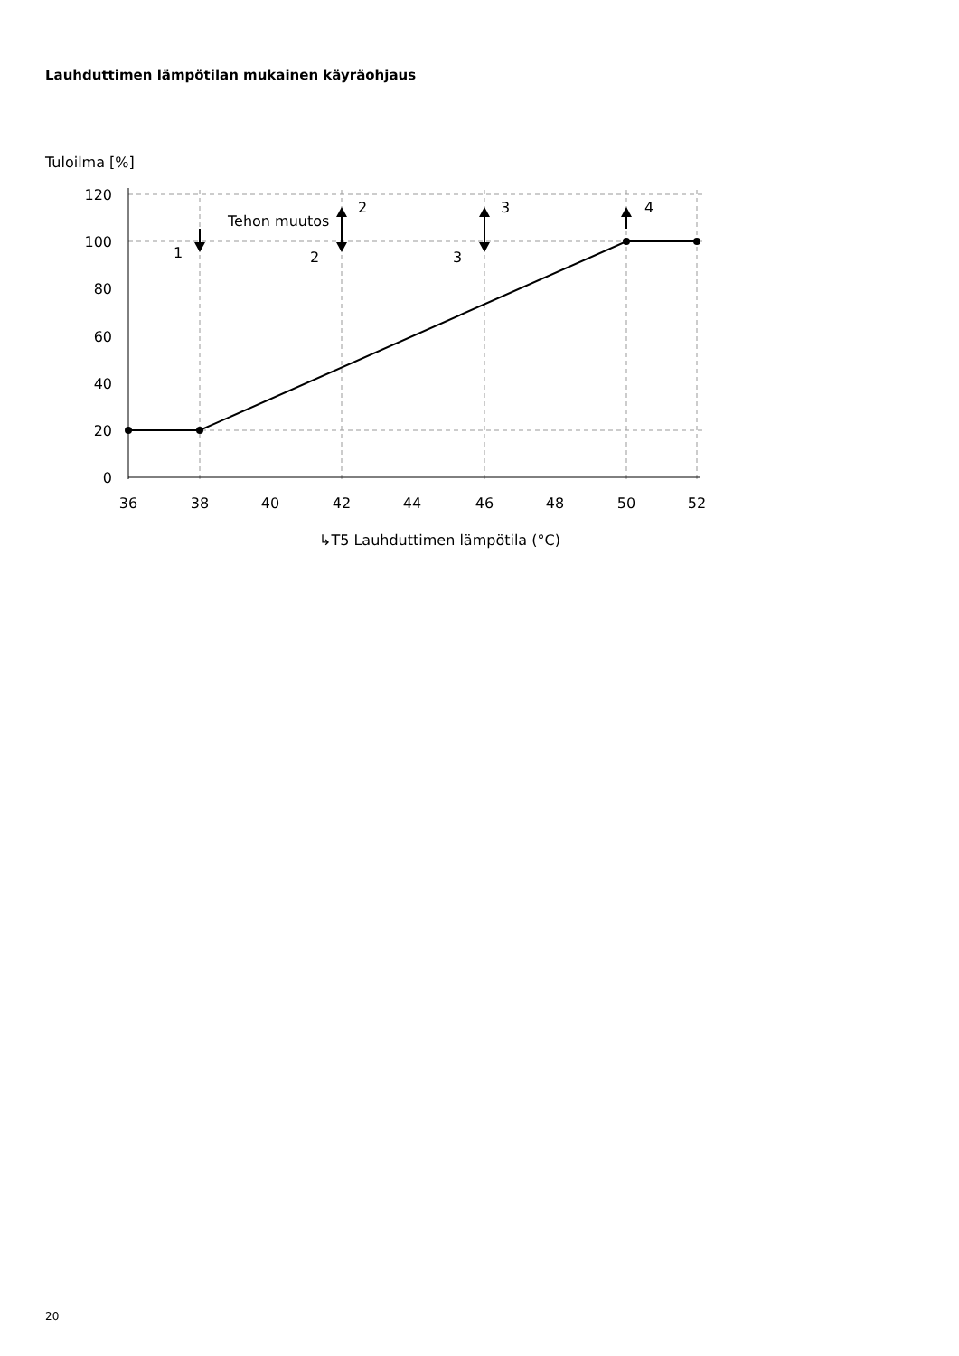Lauhduttimen lämpötilan mukainen käyräohjaus
Tuloilma [%]
120
100
80
60
40
20
0
36
38
40
42
44
46
48
50
52
Tehon muutos
1
2
2
3
3
4
↳T5 Lauhduttimen lämpötila (°C)
20